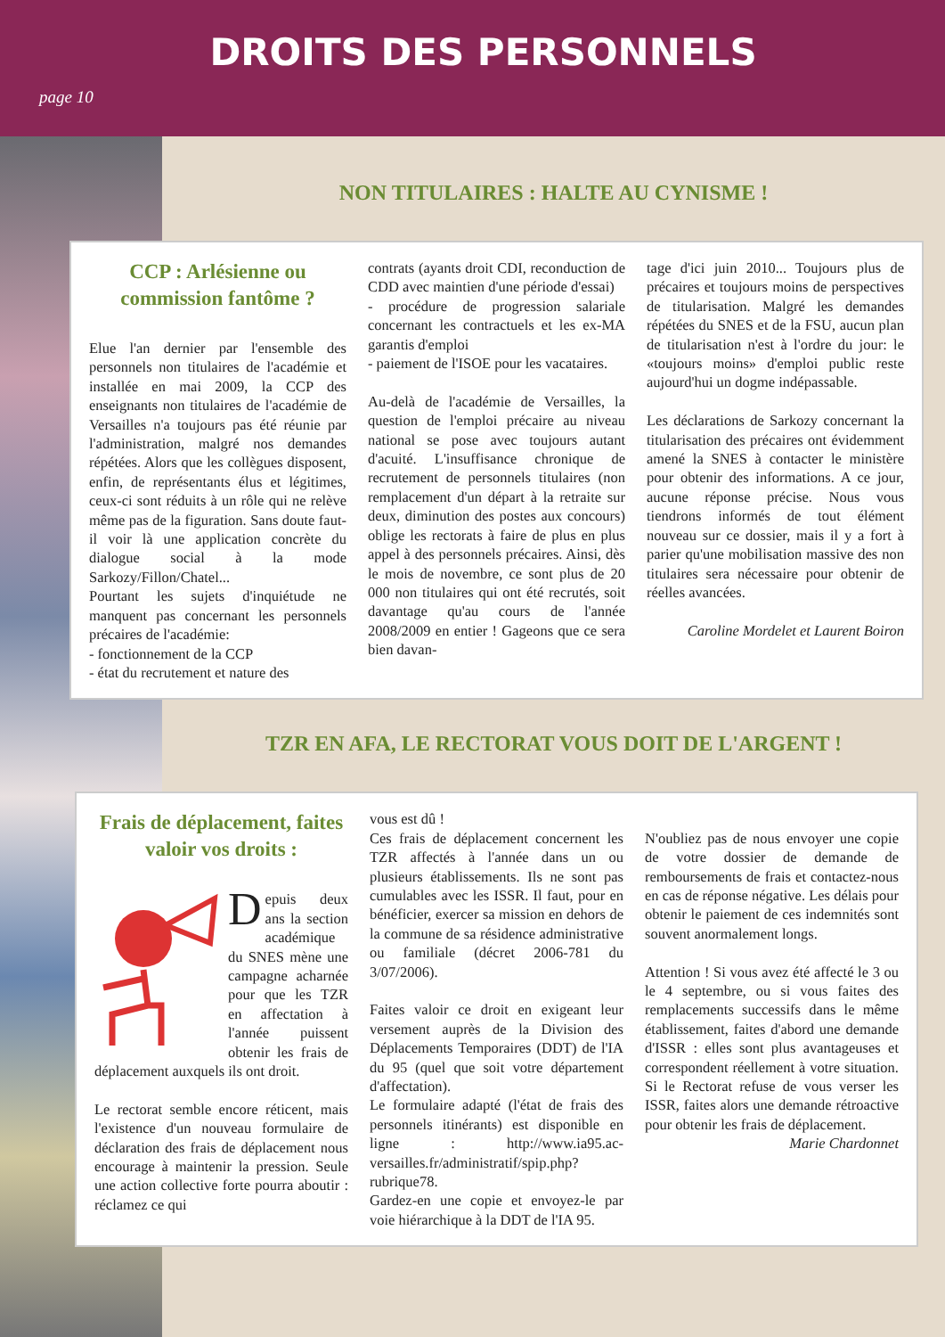DROITS DES PERSONNELS
page 10
NON TITULAIRES : HALTE AU CYNISME !
CCP : Arlésienne ou commission fantôme ?
Elue l'an dernier par l'ensemble des personnels non titulaires de l'académie et installée en mai 2009, la CCP des enseignants non titulaires de l'académie de Versailles n'a toujours pas été réunie par l'administration, malgré nos demandes répétées. Alors que les collègues disposent, enfin, de représentants élus et légitimes, ceux-ci sont réduits à un rôle qui ne relève même pas de la figuration. Sans doute faut-il voir là une application concrète du dialogue social à la mode Sarkozy/Fillon/Chatel...
Pourtant les sujets d'inquiétude ne manquent pas concernant les personnels précaires de l'académie:
- fonctionnement de la CCP
- état du recrutement et nature des
contrats (ayants droit CDI, reconduction de CDD avec maintien d'une période d'essai)
- procédure de progression salariale concernant les contractuels et les ex-MA garantis d'emploi
- paiement de l'ISOE pour les vacataires.
Au-delà de l'académie de Versailles, la question de l'emploi précaire au niveau national se pose avec toujours autant d'acuité. L'insuffisance chronique de recrutement de personnels titulaires (non remplacement d'un départ à la retraite sur deux, diminution des postes aux concours) oblige les rectorats à faire de plus en plus appel à des personnels précaires. Ainsi, dès le mois de novembre, ce sont plus de 20 000 non titulaires qui ont été recrutés, soit davantage qu'au cours de l'année 2008/2009 en entier ! Gageons que ce sera bien davan-
tage d'ici juin 2010... Toujours plus de précaires et toujours moins de perspectives de titularisation. Malgré les demandes répétées du SNES et de la FSU, aucun plan de titularisation n'est à l'ordre du jour: le «toujours moins» d'emploi public reste aujourd'hui un dogme indépassable.
Les déclarations de Sarkozy concernant la titularisation des précaires ont évidemment amené la SNES à contacter le ministère pour obtenir des informations. A ce jour, aucune réponse précise. Nous vous tiendrons informés de tout élément nouveau sur ce dossier, mais il y a fort à parier qu'une mobilisation massive des non titulaires sera nécessaire pour obtenir de réelles avancées.
Caroline Mordelet et Laurent Boiron
TZR EN AFA, LE RECTORAT VOUS DOIT DE L'ARGENT !
Frais de déplacement, faites valoir vos droits :
Depuis deux ans la section académique du SNES mène une campagne acharnée pour que les TZR en affectation à l'année puissent obtenir les frais de déplacement auxquels ils ont droit.
Le rectorat semble encore réticent, mais l'existence d'un nouveau formulaire de déclaration des frais de déplacement nous encourage à maintenir la pression. Seule une action collective forte pourra aboutir : réclamez ce qui
vous est dû !
Ces frais de déplacement concernent les TZR affectés à l'année dans un ou plusieurs établissements. Ils ne sont pas cumulables avec les ISSR. Il faut, pour en bénéficier, exercer sa mission en dehors de la commune de sa résidence administrative ou familiale (décret 2006-781 du 3/07/2006).
Faites valoir ce droit en exigeant leur versement auprès de la Division des Déplacements Temporaires (DDT) de l'IA du 95 (quel que soit votre département d'affectation).
Le formulaire adapté (l'état de frais des personnels itinérants) est disponible en ligne : http://www.ia95.ac-versailles.fr/administratif/spip.php?rubrique78.
Gardez-en une copie et envoyez-le par voie hiérarchique à la DDT de l'IA 95.
N'oubliez pas de nous envoyer une copie de votre dossier de demande de remboursements de frais et contactez-nous en cas de réponse négative. Les délais pour obtenir le paiement de ces indemnités sont souvent anormalement longs.
Attention ! Si vous avez été affecté le 3 ou le 4 septembre, ou si vous faites des remplacements successifs dans le même établissement, faites d'abord une demande d'ISSR : elles sont plus avantageuses et correspondent réellement à votre situation. Si le Rectorat refuse de vous verser les ISSR, faites alors une demande rétroactive pour obtenir les frais de déplacement.
Marie Chardonnet